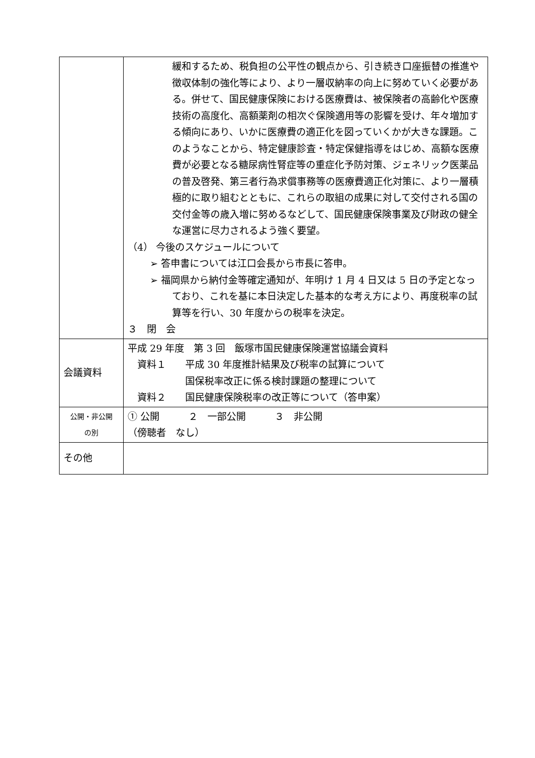| | 緩和するため、税負担の公平性の観点から、引き続き口座振替の推進や徴収体制の強化等により、より一層収納率の向上に努めていく必要がある。併せて、国民健康保険における医療費は、被保険者の高齢化や医療技術の高度化、高額薬剤の相次ぐ保険適用等の影響を受け、年々増加する傾向にあり、いかに医療費の適正化を図っていくかが大きな課題。このようなことから、特定健康診査・特定保健指導をはじめ、高額な医療費が必要となる糖尿病性腎症等の重症化予防対策、ジェネリック医薬品の普及啓発、第三者行為求償事務等の医療費適正化対策に、より一層積極的に取り組むとともに、これらの取組の成果に対して交付される国の交付金等の歳入増に努めるなどして、国民健康保険事業及び財政の健全な運営に尽力されるよう強く要望。 （4） 今後のスケジュールについて ➢ 答申書については江口会長から市長に答申。 ➢ 福岡県から納付金等確定通知が、年明け 1 月 4 日又は 5 日の予定となっており、これを基に本日決定した基本的な考え方により、再度税率の試算等を行い、30 年度からの税率を決定。 ３ 閉 会 |
| 会議資料 | 平成 29 年度 第 3 回 飯塚市国民健康保険運営協議会資料 資料１ 平成 30 年度推計結果及び税率の試算について 国保税率改正に係る検討課題の整理について 資料２ 国民健康保険税率の改正等について（答申案） |
| 公開・非公開 の別 | ① 公開 ２ 一部公開 ３ 非公開 （傍聴者 なし） |
| その他 | |